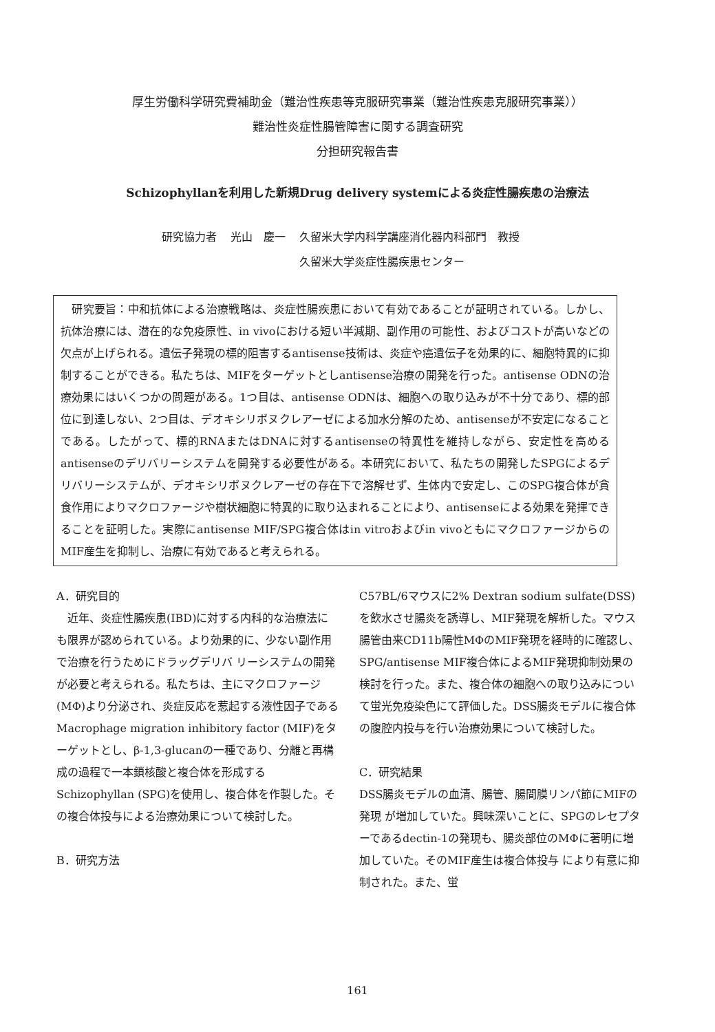厚生労働科学研究費補助金（難治性疾患等克服研究事業（難治性疾患克服研究事業））
難治性炎症性腸管障害に関する調査研究
分担研究報告書
Schizophyllanを利用した新規Drug delivery systemによる炎症性腸疾患の治療法
| 研究協力者 | 光山 慶一 | 久留米大学内科学講座消化器内科部門 教授 久留米大学炎症性腸疾患センター |
　研究要旨：中和抗体による治療戦略は、炎症性腸疾患において有効であることが証明されている。しかし、抗体治療には、潜在的な免疫原性、in vivoにおける短い半減期、副作用の可能性、およびコストが高いなどの欠点が上げられる。遺伝子発現の標的阻害するantisense技術は、炎症や癌遺伝子を効果的に、細胞特異的に抑制することができる。私たちは、MIFをターゲットとしantisense治療の開発を行った。antisense ODNの治療効果にはいくつかの問題がある。1つ目は、antisense ODNは、細胞への取り込みが不十分であり、標的部位に到達しない、2つ目は、デオキシリボヌクレアーゼによる加水分解のため、antisenseが不安定になることである。したがって、標的RNAまたはDNAに対するantisenseの特異性を維持しながら、安定性を高めるantisenseのデリバリーシステムを開発する必要性がある。本研究において、私たちの開発したSPGによるデリバリーシステムが、デオキシリボヌクレアーゼの存在下で溶解せず、生体内で安定し、このSPG複合体が貪食作用によりマクロファージや樹状細胞に特異的に取り込まれることにより、antisenseによる効果を発揮できることを証明した。実際にantisense MIF/SPG複合体はin vitroおよびin vivoともにマクロファージからのMIF産生を抑制し、治療に有効であると考えられる。
A．研究目的
　近年、炎症性腸疾患(IBD)に対する内科的な治療法にも限界が認められている。より効果的に、少ない副作用で治療を行うためにドラッグデリバ リーシステムの開発が必要と考えられる。私たちは、主にマクロファージ(MΦ)より分泌され、炎症反応を惹起する液性因子であるMacrophage migration inhibitory factor (MIF)をターゲットとし、β-1,3-glucanの一種であり、分離と再構成の過程で一本鎖核酸と複合体を形成するSchizophyllan (SPG)を使用し、複合体を作製した。その複合体投与による治療効果について検討した。
B．研究方法
C57BL/6マウスに2% Dextran sodium sulfate(DSS)を飲水させ腸炎を誘導し、MIF発現を解析した。マウス腸管由来CD11b陽性MΦのMIF発現を経時的に確認し、SPG/antisense MIF複合体によるMIF発現抑制効果の検討を行った。また、複合体の細胞への取り込みについて蛍光免疫染色にて評価した。DSS腸炎モデルに複合体の腹腔内投与を行い治療効果について検討した。
C．研究結果
DSS腸炎モデルの血清、腸管、腸間膜リンパ節にMIFの発現 が増加していた。興味深いことに、SPGのレセプターであるdectin-1の発現も、腸炎部位のMΦに著明に増加していた。そのMIF産生は複合体投与 により有意に抑制された。また、蛍
161